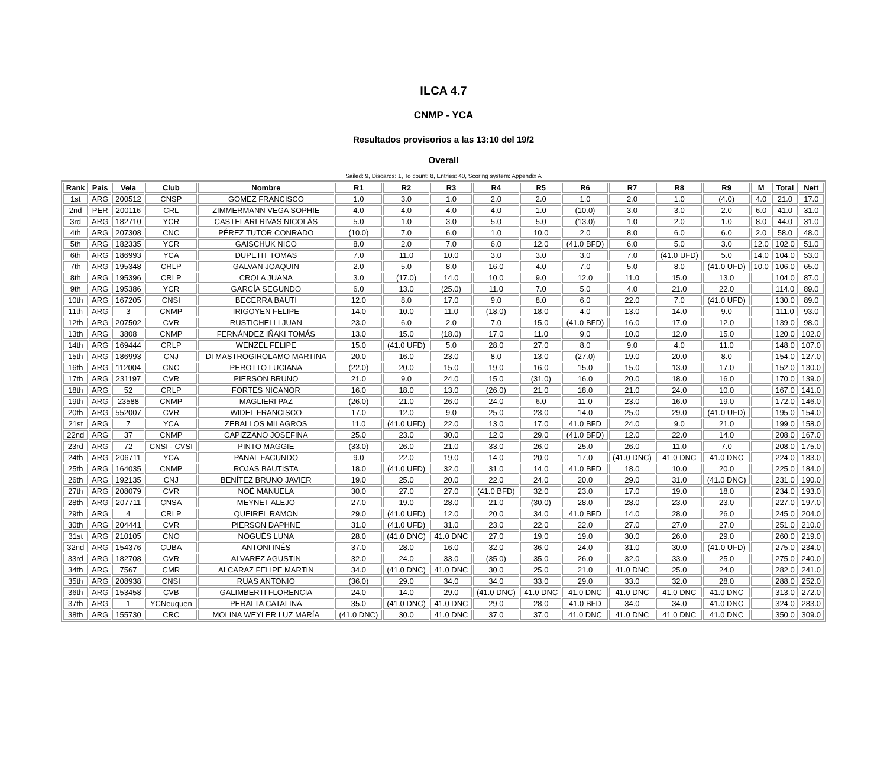ILCA 4.7
CNMP - YCA
Resultados provisorios a las 13:10 del 19/2
Overall
Sailed: 9, Discards: 1, To count: 8, Entries: 40, Scoring system: Appendix A
| Rank | País | Vela | Club | Nombre | R1 | R2 | R3 | R4 | R5 | R6 | R7 | R8 | R9 | M | Total | Nett |
| --- | --- | --- | --- | --- | --- | --- | --- | --- | --- | --- | --- | --- | --- | --- | --- | --- |
| 1st | ARG | 200512 | CNSP | GOMEZ FRANCISCO | 1.0 | 3.0 | 1.0 | 2.0 | 2.0 | 1.0 | 2.0 | 1.0 | (4.0) | 4.0 | 21.0 | 17.0 |
| 2nd | PER | 200116 | CRL | ZIMMERMANN VEGA SOPHIE | 4.0 | 4.0 | 4.0 | 4.0 | 1.0 | (10.0) | 3.0 | 3.0 | 2.0 | 6.0 | 41.0 | 31.0 |
| 3rd | ARG | 182710 | YCR | CASTELARI RIVAS NICOLÁS | 5.0 | 1.0 | 3.0 | 5.0 | 5.0 | (13.0) | 1.0 | 2.0 | 1.0 | 8.0 | 44.0 | 31.0 |
| 4th | ARG | 207308 | CNC | PÉREZ TUTOR CONRADO | (10.0) | 7.0 | 6.0 | 1.0 | 10.0 | 2.0 | 8.0 | 6.0 | 6.0 | 2.0 | 58.0 | 48.0 |
| 5th | ARG | 182335 | YCR | GAISCHUK NICO | 8.0 | 2.0 | 7.0 | 6.0 | 12.0 | (41.0 BFD) | 6.0 | 5.0 | 3.0 | 12.0 | 102.0 | 51.0 |
| 6th | ARG | 186993 | YCA | DUPETIT TOMAS | 7.0 | 11.0 | 10.0 | 3.0 | 3.0 | 3.0 | 7.0 | (41.0 UFD) | 5.0 | 14.0 | 104.0 | 53.0 |
| 7th | ARG | 195348 | CRLP | GALVAN JOAQUIN | 2.0 | 5.0 | 8.0 | 16.0 | 4.0 | 7.0 | 5.0 | 8.0 | (41.0 UFD) | 10.0 | 106.0 | 65.0 |
| 8th | ARG | 195396 | CRLP | CROLA JUANA | 3.0 | (17.0) | 14.0 | 10.0 | 9.0 | 12.0 | 11.0 | 15.0 | 13.0 | | 104.0 | 87.0 |
| 9th | ARG | 195386 | YCR | GARCÍA SEGUNDO | 6.0 | 13.0 | (25.0) | 11.0 | 7.0 | 5.0 | 4.0 | 21.0 | 22.0 | | 114.0 | 89.0 |
| 10th | ARG | 167205 | CNSI | BECERRA BAUTI | 12.0 | 8.0 | 17.0 | 9.0 | 8.0 | 6.0 | 22.0 | 7.0 | (41.0 UFD) | | 130.0 | 89.0 |
| 11th | ARG | 3 | CNMP | IRIGOYEN FELIPE | 14.0 | 10.0 | 11.0 | (18.0) | 18.0 | 4.0 | 13.0 | 14.0 | 9.0 | | 111.0 | 93.0 |
| 12th | ARG | 207502 | CVR | RUSTICHELLI JUAN | 23.0 | 6.0 | 2.0 | 7.0 | 15.0 | (41.0 BFD) | 16.0 | 17.0 | 12.0 | | 139.0 | 98.0 |
| 13th | ARG | 3808 | CNMP | FERNÁNDEZ IÑAKI TOMÁS | 13.0 | 15.0 | (18.0) | 17.0 | 11.0 | 9.0 | 10.0 | 12.0 | 15.0 | | 120.0 | 102.0 |
| 14th | ARG | 169444 | CRLP | WENZEL FELIPE | 15.0 | (41.0 UFD) | 5.0 | 28.0 | 27.0 | 8.0 | 9.0 | 4.0 | 11.0 | | 148.0 | 107.0 |
| 15th | ARG | 186993 | CNJ | DI MASTROGIROLAMO MARTINA | 20.0 | 16.0 | 23.0 | 8.0 | 13.0 | (27.0) | 19.0 | 20.0 | 8.0 | | 154.0 | 127.0 |
| 16th | ARG | 112004 | CNC | PEROTTO LUCIANA | (22.0) | 20.0 | 15.0 | 19.0 | 16.0 | 15.0 | 15.0 | 13.0 | 17.0 | | 152.0 | 130.0 |
| 17th | ARG | 231197 | CVR | PIERSON BRUNO | 21.0 | 9.0 | 24.0 | 15.0 | (31.0) | 16.0 | 20.0 | 18.0 | 16.0 | | 170.0 | 139.0 |
| 18th | ARG | 52 | CRLP | FORTES NICANOR | 16.0 | 18.0 | 13.0 | (26.0) | 21.0 | 18.0 | 21.0 | 24.0 | 10.0 | | 167.0 | 141.0 |
| 19th | ARG | 23588 | CNMP | MAGLIERI PAZ | (26.0) | 21.0 | 26.0 | 24.0 | 6.0 | 11.0 | 23.0 | 16.0 | 19.0 | | 172.0 | 146.0 |
| 20th | ARG | 552007 | CVR | WIDEL FRANCISCO | 17.0 | 12.0 | 9.0 | 25.0 | 23.0 | 14.0 | 25.0 | 29.0 | (41.0 UFD) | | 195.0 | 154.0 |
| 21st | ARG | 7 | YCA | ZEBALLOS MILAGROS | 11.0 | (41.0 UFD) | 22.0 | 13.0 | 17.0 | 41.0 BFD | 24.0 | 9.0 | 21.0 | | 199.0 | 158.0 |
| 22nd | ARG | 37 | CNMP | CAPIZZANO JOSEFINA | 25.0 | 23.0 | 30.0 | 12.0 | 29.0 | (41.0 BFD) | 12.0 | 22.0 | 14.0 | | 208.0 | 167.0 |
| 23rd | ARG | 72 | CNSI - CVSI | PINTO MAGGIE | (33.0) | 26.0 | 21.0 | 33.0 | 26.0 | 25.0 | 26.0 | 11.0 | 7.0 | | 208.0 | 175.0 |
| 24th | ARG | 206711 | YCA | PANAL FACUNDO | 9.0 | 22.0 | 19.0 | 14.0 | 20.0 | 17.0 | (41.0 DNC) | 41.0 DNC | 41.0 DNC | | 224.0 | 183.0 |
| 25th | ARG | 164035 | CNMP | ROJAS BAUTISTA | 18.0 | (41.0 UFD) | 32.0 | 31.0 | 14.0 | 41.0 BFD | 18.0 | 10.0 | 20.0 | | 225.0 | 184.0 |
| 26th | ARG | 192135 | CNJ | BENÍTEZ BRUNO JAVIER | 19.0 | 25.0 | 20.0 | 22.0 | 24.0 | 20.0 | 29.0 | 31.0 | (41.0 DNC) | | 231.0 | 190.0 |
| 27th | ARG | 208079 | CVR | NOÉ MANUELA | 30.0 | 27.0 | 27.0 | (41.0 BFD) | 32.0 | 23.0 | 17.0 | 19.0 | 18.0 | | 234.0 | 193.0 |
| 28th | ARG | 207711 | CNSA | MEYNET ALEJO | 27.0 | 19.0 | 28.0 | 21.0 | (30.0) | 28.0 | 28.0 | 23.0 | 23.0 | | 227.0 | 197.0 |
| 29th | ARG | 4 | CRLP | QUEIREL RAMON | 29.0 | (41.0 UFD) | 12.0 | 20.0 | 34.0 | 41.0 BFD | 14.0 | 28.0 | 26.0 | | 245.0 | 204.0 |
| 30th | ARG | 204441 | CVR | PIERSON DAPHNE | 31.0 | (41.0 UFD) | 31.0 | 23.0 | 22.0 | 22.0 | 27.0 | 27.0 | 27.0 | | 251.0 | 210.0 |
| 31st | ARG | 210105 | CNO | NOGUÉS LUNA | 28.0 | (41.0 DNC) | 41.0 DNC | 27.0 | 19.0 | 19.0 | 30.0 | 26.0 | 29.0 | | 260.0 | 219.0 |
| 32nd | ARG | 154376 | CUBA | ANTONI INÉS | 37.0 | 28.0 | 16.0 | 32.0 | 36.0 | 24.0 | 31.0 | 30.0 | (41.0 UFD) | | 275.0 | 234.0 |
| 33rd | ARG | 182708 | CVR | ALVAREZ AGUSTIN | 32.0 | 24.0 | 33.0 | (35.0) | 35.0 | 26.0 | 32.0 | 33.0 | 25.0 | | 275.0 | 240.0 |
| 34th | ARG | 7567 | CMR | ALCARAZ FELIPE MARTIN | 34.0 | (41.0 DNC) | 41.0 DNC | 30.0 | 25.0 | 21.0 | 41.0 DNC | 25.0 | 24.0 | | 282.0 | 241.0 |
| 35th | ARG | 208938 | CNSI | RUAS ANTONIO | (36.0) | 29.0 | 34.0 | 34.0 | 33.0 | 29.0 | 33.0 | 32.0 | 28.0 | | 288.0 | 252.0 |
| 36th | ARG | 153458 | CVB | GALIMBERTI FLORENCIA | 24.0 | 14.0 | 29.0 | (41.0 DNC) | 41.0 DNC | 41.0 DNC | 41.0 DNC | 41.0 DNC | 41.0 DNC | | 313.0 | 272.0 |
| 37th | ARG | 1 | YCNeuquen | PERALTA CATALINA | 35.0 | (41.0 DNC) | 41.0 DNC | 29.0 | 28.0 | 41.0 BFD | 34.0 | 34.0 | 41.0 DNC | | 324.0 | 283.0 |
| 38th | ARG | 155730 | CRC | MOLINA WEYLER LUZ MARÍA | (41.0 DNC) | 30.0 | 41.0 DNC | 37.0 | 37.0 | 41.0 DNC | 41.0 DNC | 41.0 DNC | 41.0 DNC | | 350.0 | 309.0 |